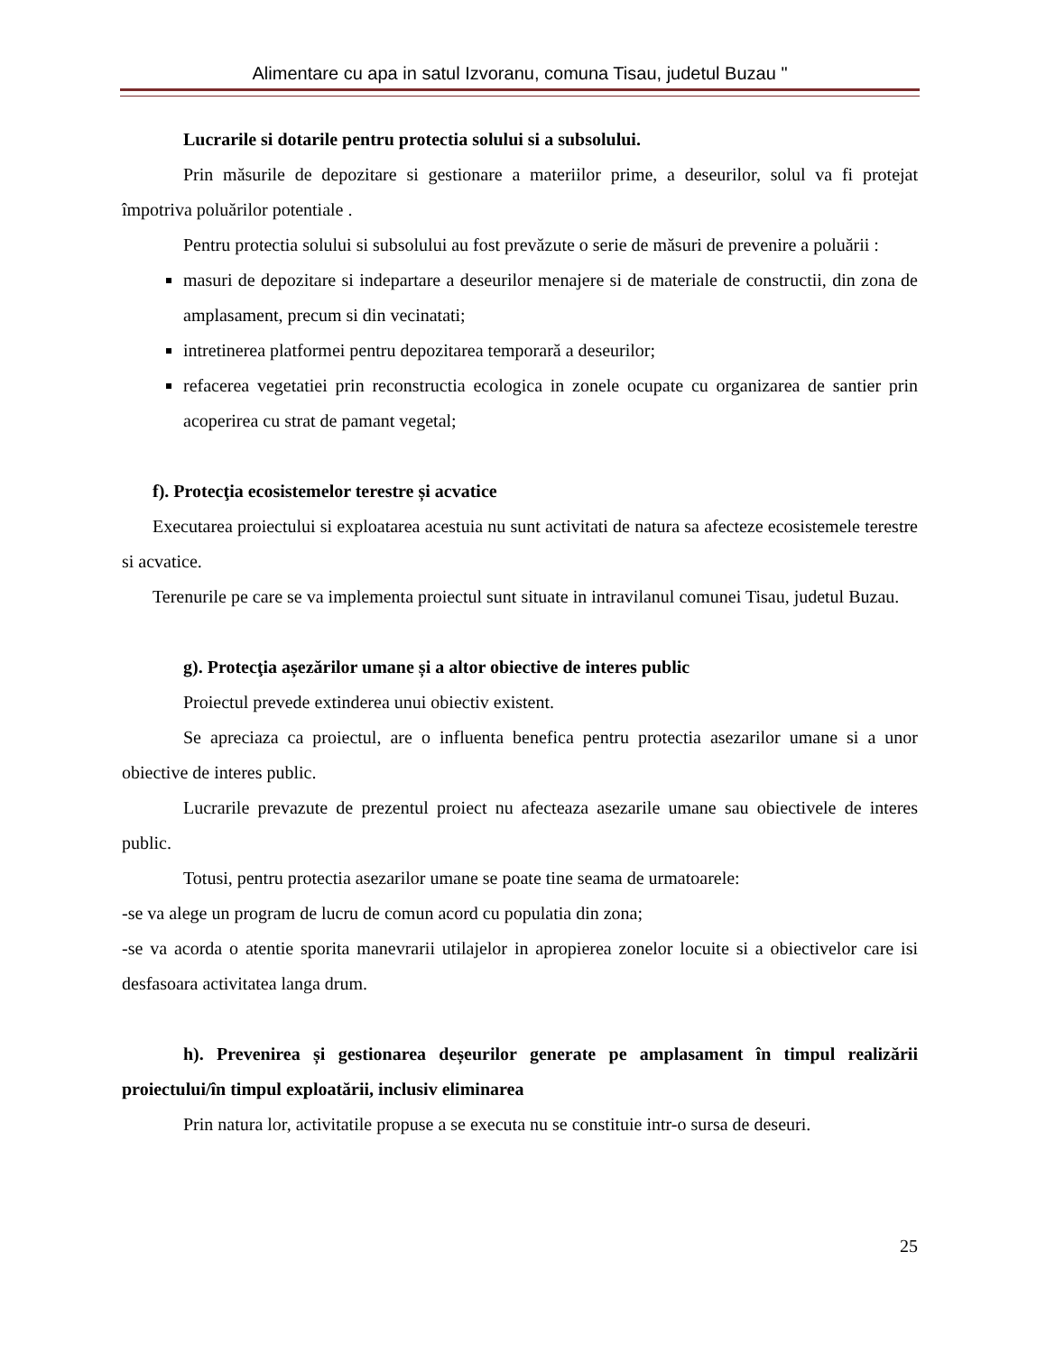Alimentare cu apa in satul Izvoranu, comuna Tisau, judetul Buzau "
Lucrarile si dotarile pentru protectia solului si a subsolului.
Prin măsurile de depozitare si gestionare a materiilor prime, a deseurilor, solul va fi protejat împotriva poluărilor potentiale .
Pentru protectia solului si subsolului au fost prevăzute o serie de măsuri de prevenire a poluării :
masuri de depozitare si indepartare a deseurilor menajere si de materiale de constructii, din zona de amplasament, precum si din vecinatati;
intretinerea platformei pentru depozitarea temporară a deseurilor;
refacerea vegetatiei prin reconstructia ecologica in zonele ocupate cu organizarea de santier prin acoperirea cu strat de pamant vegetal;
f). Protecţia ecosistemelor terestre și acvatice
Executarea proiectului si exploatarea acestuia nu sunt activitati de natura sa afecteze ecosistemele terestre si acvatice.
Terenurile pe care se va implementa proiectul sunt situate in intravilanul comunei Tisau, judetul Buzau.
g). Protecţia așezărilor umane și a altor obiective de interes public
Proiectul prevede extinderea unui obiectiv existent.
Se apreciaza ca proiectul, are o influenta benefica pentru protectia asezarilor umane si a unor obiective de interes public.
Lucrarile prevazute de prezentul proiect nu afecteaza asezarile umane sau obiectivele de interes public.
Totusi, pentru protectia asezarilor umane se poate tine seama de urmatoarele:
-se va alege un program de lucru de comun acord cu populatia din zona;
-se va acorda o atentie sporita manevrarii utilajelor in apropierea zonelor locuite si a obiectivelor care isi desfasoara activitatea langa drum.
h). Prevenirea și gestionarea deșeurilor generate pe amplasament în timpul realizării proiectului/în timpul exploatării, inclusiv eliminarea
Prin natura lor, activitatile propuse a se executa nu se constituie intr-o sursa de deseuri.
25